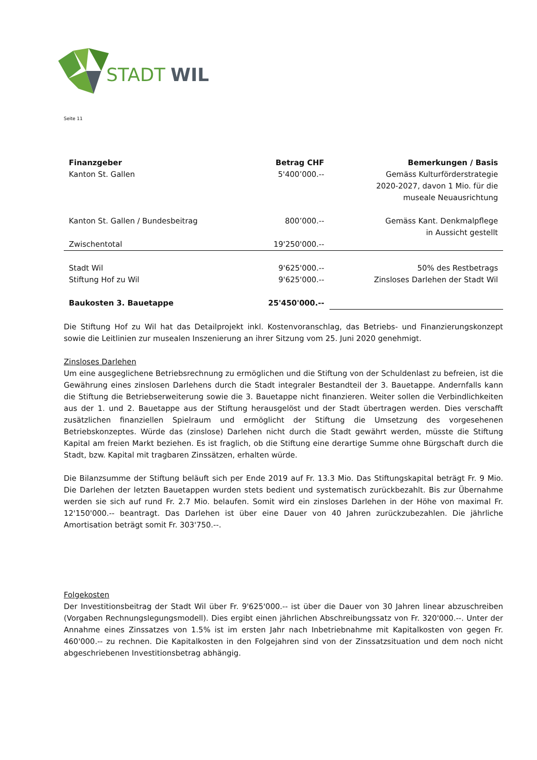STADT
WIL
Seite 11
| Finanzgeber | Betrag CHF | Bemerkungen / Basis |
| --- | --- | --- |
| Kanton St. Gallen | 5'400’000.-- | Gemäss Kulturförderstrategie 2020-2027, davon 1 Mio. für die museale Neuausrichtung |
| Kanton St. Gallen / Bundesbeitrag | 800’000.-- | Gemäss Kant. Denkmalpflege in Aussicht gestellt |
| Zwischentotal | 19'250'000.-- | |
| Stadt Wil | 9'625'000.-- | 50% des Restbetrags |
| Stiftung Hof zu Wil | 9'625'000.-- | Zinsloses Darlehen der Stadt Wil |
| Baukosten 3. Bauetappe | 25'450'000.-- | |
Die Stiftung Hof zu Wil hat das Detailprojekt inkl. Kostenvoranschlag, das Betriebs- und Finanzierungskonzept sowie die Leitlinien zur musealen Inszenierung an ihrer Sitzung vom 25. Juni 2020 genehmigt.
Zinsloses Darlehen
Um eine ausgeglichene Betriebsrechnung zu ermöglichen und die Stiftung von der Schuldenlast zu befreien, ist die Gewährung eines zinslosen Darlehens durch die Stadt integraler Bestandteil der 3. Bauetappe. Andernfalls kann die Stiftung die Betriebserweiterung sowie die 3. Bauetappe nicht finanzieren. Weiter sollen die Verbindlichkeiten aus der 1. und 2. Bauetappe aus der Stiftung herausgelöst und der Stadt übertragen werden. Dies verschafft zusätzlichen finanziellen Spielraum und ermöglicht der Stiftung die Umsetzung des vorgesehenen Betriebskonzeptes. Würde das (zinslose) Darlehen nicht durch die Stadt gewährt werden, müsste die Stiftung Kapital am freien Markt beziehen. Es ist fraglich, ob die Stiftung eine derartige Summe ohne Bürgschaft durch die Stadt, bzw. Kapital mit tragbaren Zinssätzen, erhalten würde.
Die Bilanzsumme der Stiftung beläuft sich per Ende 2019 auf Fr. 13.3 Mio. Das Stiftungskapital beträgt Fr. 9 Mio. Die Darlehen der letzten Bauetappen wurden stets bedient und systematisch zurückbezahlt. Bis zur Übernahme werden sie sich auf rund Fr. 2.7 Mio. belaufen. Somit wird ein zinsloses Darlehen in der Höhe von maximal Fr. 12'150'000.-- beantragt. Das Darlehen ist über eine Dauer von 40 Jahren zurückzubezahlen. Die jährliche Amortisation beträgt somit Fr. 303'750.--.
Folgekosten
Der Investitionsbeitrag der Stadt Wil über Fr. 9'625'000.-- ist über die Dauer von 30 Jahren linear abzuschreiben (Vorgaben Rechnungslegungsmodell). Dies ergibt einen jährlichen Abschreibungssatz von Fr. 320'000.--. Unter der Annahme eines Zinssatzes von 1.5% ist im ersten Jahr nach Inbetriebnahme mit Kapitalkosten von gegen Fr. 460'000.-- zu rechnen. Die Kapitalkosten in den Folgejahren sind von der Zinssatzsituation und dem noch nicht abgeschriebenen Investitionsbetrag abhängig.